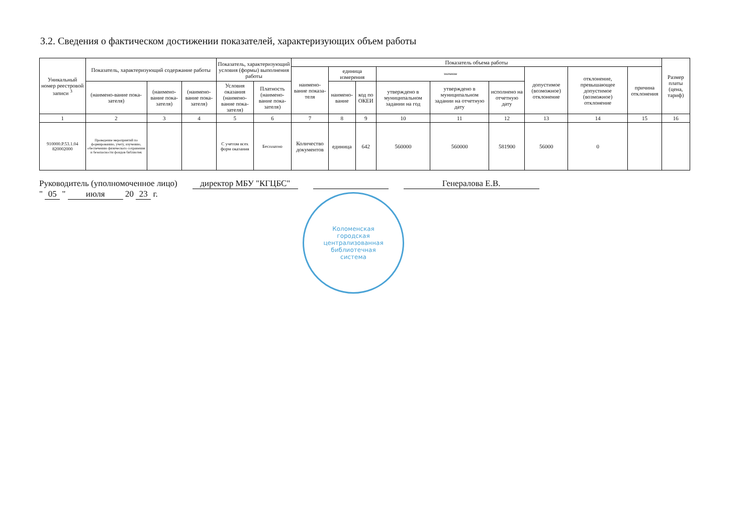3.2. Сведения о фактическом достижении показателей, характеризующих объем работы
| Уникальный номер реестровой записи <sup>3</sup> | Показатель, характеризующий содержание работы | | | Показатель, характеризующий условия (формы) выполнения работы | | Показатель объема работы | | | | | | | | | Размер платы (цена, тариф) |
| --- | --- | --- | --- | --- | --- | --- | --- | --- | --- | --- | --- | --- | --- | --- | --- |
| | | | | | | наимено-вание показа-теля | единица измерения | | значение | | | допустимое (возможное) отклонение | отклонение, превышающее допустимое (возможное) отклонение | причина отклонения | |
| | (наимено-вание пока-зателя) | (наимено-вание пока-зателя) | (наимено-вание пока-зателя) | Условия оказания (наимено-вание пока-зателя) | Платность (наимено-вание пока-зателя) | | наимено-вание | код по ОКЕИ | утверждено в муниципальном задании на год | утверждено в муниципальном задании на отчетную дату | исполнено на отчетную дату | | | | |
| 1 | 2 | 3 | 4 | 5 | 6 | 7 | 8 | 9 | 10 | 11 | 12 | 13 | 14 | 15 | 16 |
| 910000.Р.53.1.04 820002000 | Проведение мероприятий по формированию, учету, изучению, обеспечению физического сохранения и безопасности фондов библиотек | | | С учетом всех форм оказания | Бесплатно | Количество документов | единица | 642 | 560000 | 560000 | 581900 | 56000 | 0 | | |
Руководитель (уполномоченное лицо) директор МБУ "КГЦБС" Генералова Е.В.
" 05 " июля 20 23 г.
Коломенская
городская
централизованная
библиотечная
система